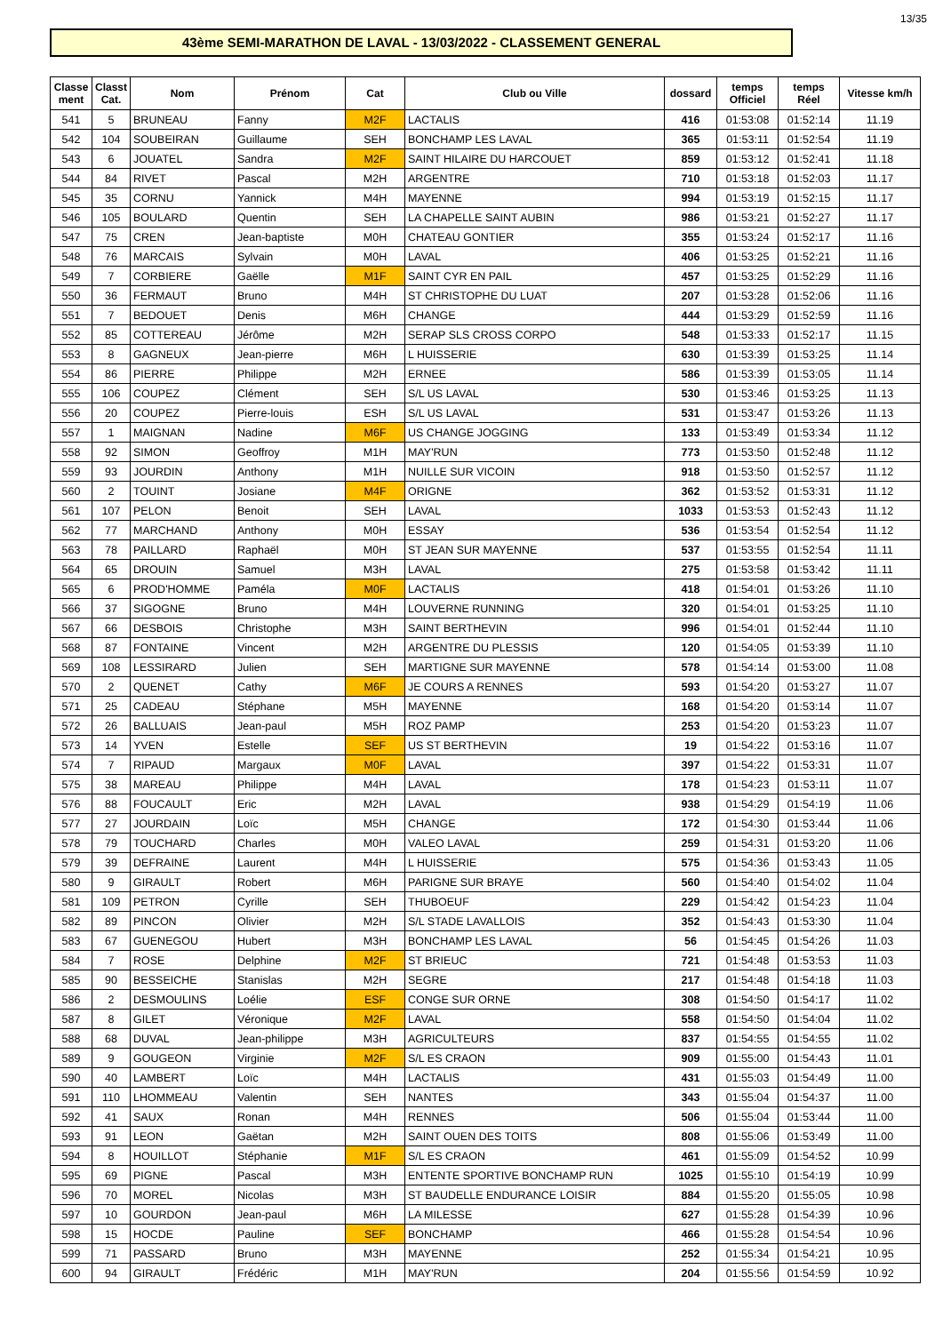13/35
43ème SEMI-MARATHON DE LAVAL - 13/03/2022 - CLASSEMENT GENERAL
| Classe ment | Classt Cat. | Nom | Prénom | Cat | Club ou Ville | dossard | temps Officiel | temps Réel | Vitesse km/h |
| --- | --- | --- | --- | --- | --- | --- | --- | --- | --- |
| 541 | 5 | BRUNEAU | Fanny | M2F | LACTALIS | 416 | 01:53:08 | 01:52:14 | 11.19 |
| 542 | 104 | SOUBEIRAN | Guillaume | SEH | BONCHAMP LES LAVAL | 365 | 01:53:11 | 01:52:54 | 11.19 |
| 543 | 6 | JOUATEL | Sandra | M2F | SAINT HILAIRE DU HARCOUET | 859 | 01:53:12 | 01:52:41 | 11.18 |
| 544 | 84 | RIVET | Pascal | M2H | ARGENTRE | 710 | 01:53:18 | 01:52:03 | 11.17 |
| 545 | 35 | CORNU | Yannick | M4H | MAYENNE | 994 | 01:53:19 | 01:52:15 | 11.17 |
| 546 | 105 | BOULARD | Quentin | SEH | LA CHAPELLE SAINT AUBIN | 986 | 01:53:21 | 01:52:27 | 11.17 |
| 547 | 75 | CREN | Jean-baptiste | M0H | CHATEAU GONTIER | 355 | 01:53:24 | 01:52:17 | 11.16 |
| 548 | 76 | MARCAIS | Sylvain | M0H | LAVAL | 406 | 01:53:25 | 01:52:21 | 11.16 |
| 549 | 7 | CORBIERE | Gaëlle | M1F | SAINT CYR EN PAIL | 457 | 01:53:25 | 01:52:29 | 11.16 |
| 550 | 36 | FERMAUT | Bruno | M4H | ST CHRISTOPHE DU LUAT | 207 | 01:53:28 | 01:52:06 | 11.16 |
| 551 | 7 | BEDOUET | Denis | M6H | CHANGE | 444 | 01:53:29 | 01:52:59 | 11.16 |
| 552 | 85 | COTTEREAU | Jérôme | M2H | SERAP SLS CROSS CORPO | 548 | 01:53:33 | 01:52:17 | 11.15 |
| 553 | 8 | GAGNEUX | Jean-pierre | M6H | L HUISSERIE | 630 | 01:53:39 | 01:53:25 | 11.14 |
| 554 | 86 | PIERRE | Philippe | M2H | ERNEE | 586 | 01:53:39 | 01:53:05 | 11.14 |
| 555 | 106 | COUPEZ | Clément | SEH | S/L US LAVAL | 530 | 01:53:46 | 01:53:25 | 11.13 |
| 556 | 20 | COUPEZ | Pierre-louis | ESH | S/L US LAVAL | 531 | 01:53:47 | 01:53:26 | 11.13 |
| 557 | 1 | MAIGNAN | Nadine | M6F | US CHANGE JOGGING | 133 | 01:53:49 | 01:53:34 | 11.12 |
| 558 | 92 | SIMON | Geoffroy | M1H | MAY'RUN | 773 | 01:53:50 | 01:52:48 | 11.12 |
| 559 | 93 | JOURDIN | Anthony | M1H | NUILLE SUR VICOIN | 918 | 01:53:50 | 01:52:57 | 11.12 |
| 560 | 2 | TOUINT | Josiane | M4F | ORIGNE | 362 | 01:53:52 | 01:53:31 | 11.12 |
| 561 | 107 | PELON | Benoit | SEH | LAVAL | 1033 | 01:53:53 | 01:52:43 | 11.12 |
| 562 | 77 | MARCHAND | Anthony | M0H | ESSAY | 536 | 01:53:54 | 01:52:54 | 11.12 |
| 563 | 78 | PAILLARD | Raphaël | M0H | ST JEAN SUR MAYENNE | 537 | 01:53:55 | 01:52:54 | 11.11 |
| 564 | 65 | DROUIN | Samuel | M3H | LAVAL | 275 | 01:53:58 | 01:53:42 | 11.11 |
| 565 | 6 | PROD'HOMME | Paméla | M0F | LACTALIS | 418 | 01:54:01 | 01:53:26 | 11.10 |
| 566 | 37 | SIGOGNE | Bruno | M4H | LOUVERNE RUNNING | 320 | 01:54:01 | 01:53:25 | 11.10 |
| 567 | 66 | DESBOIS | Christophe | M3H | SAINT BERTHEVIN | 996 | 01:54:01 | 01:52:44 | 11.10 |
| 568 | 87 | FONTAINE | Vincent | M2H | ARGENTRE DU PLESSIS | 120 | 01:54:05 | 01:53:39 | 11.10 |
| 569 | 108 | LESSIRARD | Julien | SEH | MARTIGNE SUR MAYENNE | 578 | 01:54:14 | 01:53:00 | 11.08 |
| 570 | 2 | QUENET | Cathy | M6F | JE COURS A RENNES | 593 | 01:54:20 | 01:53:27 | 11.07 |
| 571 | 25 | CADEAU | Stéphane | M5H | MAYENNE | 168 | 01:54:20 | 01:53:14 | 11.07 |
| 572 | 26 | BALLUAIS | Jean-paul | M5H | ROZ PAMP | 253 | 01:54:20 | 01:53:23 | 11.07 |
| 573 | 14 | YVEN | Estelle | SEF | US ST BERTHEVIN | 19 | 01:54:22 | 01:53:16 | 11.07 |
| 574 | 7 | RIPAUD | Margaux | M0F | LAVAL | 397 | 01:54:22 | 01:53:31 | 11.07 |
| 575 | 38 | MAREAU | Philippe | M4H | LAVAL | 178 | 01:54:23 | 01:53:11 | 11.07 |
| 576 | 88 | FOUCAULT | Eric | M2H | LAVAL | 938 | 01:54:29 | 01:54:19 | 11.06 |
| 577 | 27 | JOURDAIN | Loïc | M5H | CHANGE | 172 | 01:54:30 | 01:53:44 | 11.06 |
| 578 | 79 | TOUCHARD | Charles | M0H | VALEO LAVAL | 259 | 01:54:31 | 01:53:20 | 11.06 |
| 579 | 39 | DEFRAINE | Laurent | M4H | L HUISSERIE | 575 | 01:54:36 | 01:53:43 | 11.05 |
| 580 | 9 | GIRAULT | Robert | M6H | PARIGNE SUR BRAYE | 560 | 01:54:40 | 01:54:02 | 11.04 |
| 581 | 109 | PETRON | Cyrille | SEH | THUBOEUF | 229 | 01:54:42 | 01:54:23 | 11.04 |
| 582 | 89 | PINCON | Olivier | M2H | S/L STADE LAVALLOIS | 352 | 01:54:43 | 01:53:30 | 11.04 |
| 583 | 67 | GUENEGOU | Hubert | M3H | BONCHAMP LES LAVAL | 56 | 01:54:45 | 01:54:26 | 11.03 |
| 584 | 7 | ROSE | Delphine | M2F | ST BRIEUC | 721 | 01:54:48 | 01:53:53 | 11.03 |
| 585 | 90 | BESSEICHE | Stanislas | M2H | SEGRE | 217 | 01:54:48 | 01:54:18 | 11.03 |
| 586 | 2 | DESMOULINS | Loélie | ESF | CONGE SUR ORNE | 308 | 01:54:50 | 01:54:17 | 11.02 |
| 587 | 8 | GILET | Véronique | M2F | LAVAL | 558 | 01:54:50 | 01:54:04 | 11.02 |
| 588 | 68 | DUVAL | Jean-philippe | M3H | AGRICULTEURS | 837 | 01:54:55 | 01:54:55 | 11.02 |
| 589 | 9 | GOUGEON | Virginie | M2F | S/L ES CRAON | 909 | 01:55:00 | 01:54:43 | 11.01 |
| 590 | 40 | LAMBERT | Loïc | M4H | LACTALIS | 431 | 01:55:03 | 01:54:49 | 11.00 |
| 591 | 110 | LHOMMEAU | Valentin | SEH | NANTES | 343 | 01:55:04 | 01:54:37 | 11.00 |
| 592 | 41 | SAUX | Ronan | M4H | RENNES | 506 | 01:55:04 | 01:53:44 | 11.00 |
| 593 | 91 | LEON | Gaëtan | M2H | SAINT OUEN DES TOITS | 808 | 01:55:06 | 01:53:49 | 11.00 |
| 594 | 8 | HOUILLOT | Stéphanie | M1F | S/L ES CRAON | 461 | 01:55:09 | 01:54:52 | 10.99 |
| 595 | 69 | PIGNE | Pascal | M3H | ENTENTE SPORTIVE BONCHAMP RUN | 1025 | 01:55:10 | 01:54:19 | 10.99 |
| 596 | 70 | MOREL | Nicolas | M3H | ST BAUDELLE ENDURANCE LOISIR | 884 | 01:55:20 | 01:55:05 | 10.98 |
| 597 | 10 | GOURDON | Jean-paul | M6H | LA MILESSE | 627 | 01:55:28 | 01:54:39 | 10.96 |
| 598 | 15 | HOCDE | Pauline | SEF | BONCHAMP | 466 | 01:55:28 | 01:54:54 | 10.96 |
| 599 | 71 | PASSARD | Bruno | M3H | MAYENNE | 252 | 01:55:34 | 01:54:21 | 10.95 |
| 600 | 94 | GIRAULT | Frédéric | M1H | MAY'RUN | 204 | 01:55:56 | 01:54:59 | 10.92 |